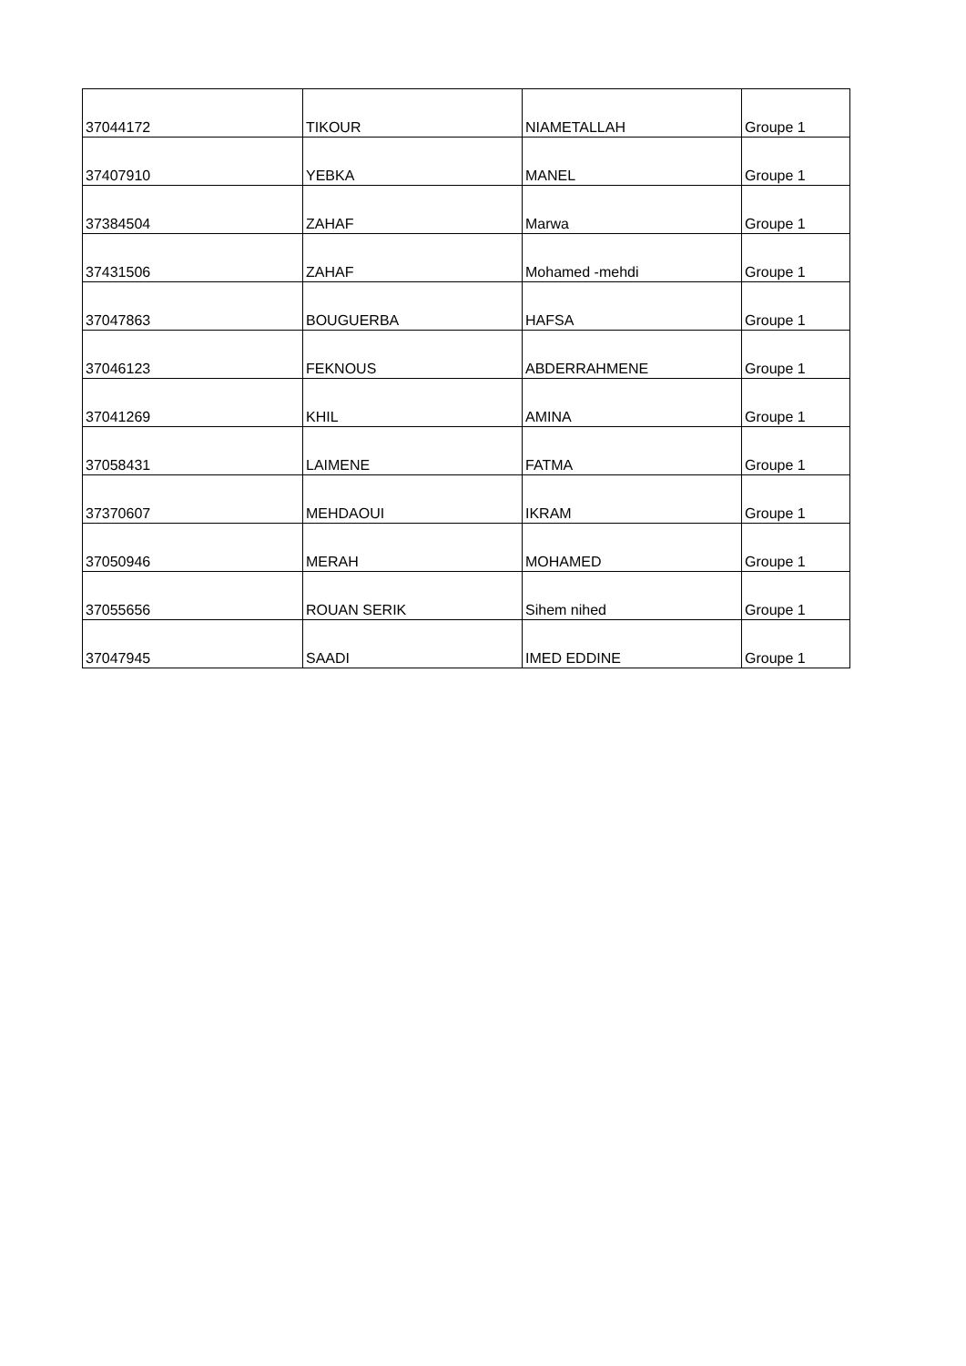| 37044172 | TIKOUR | NIAMETALLAH | Groupe 1 |
| 37407910 | YEBKA | MANEL | Groupe 1 |
| 37384504 | ZAHAF | Marwa | Groupe 1 |
| 37431506 | ZAHAF | Mohamed -mehdi | Groupe 1 |
| 37047863 | BOUGUERBA | HAFSA | Groupe 1 |
| 37046123 | FEKNOUS | ABDERRAHMENE | Groupe 1 |
| 37041269 | KHIL | AMINA | Groupe 1 |
| 37058431 | LAIMENE | FATMA | Groupe 1 |
| 37370607 | MEHDAOUI | IKRAM | Groupe 1 |
| 37050946 | MERAH | MOHAMED | Groupe 1 |
| 37055656 | ROUAN SERIK | Sihem nihed | Groupe 1 |
| 37047945 | SAADI | IMED EDDINE | Groupe 1 |